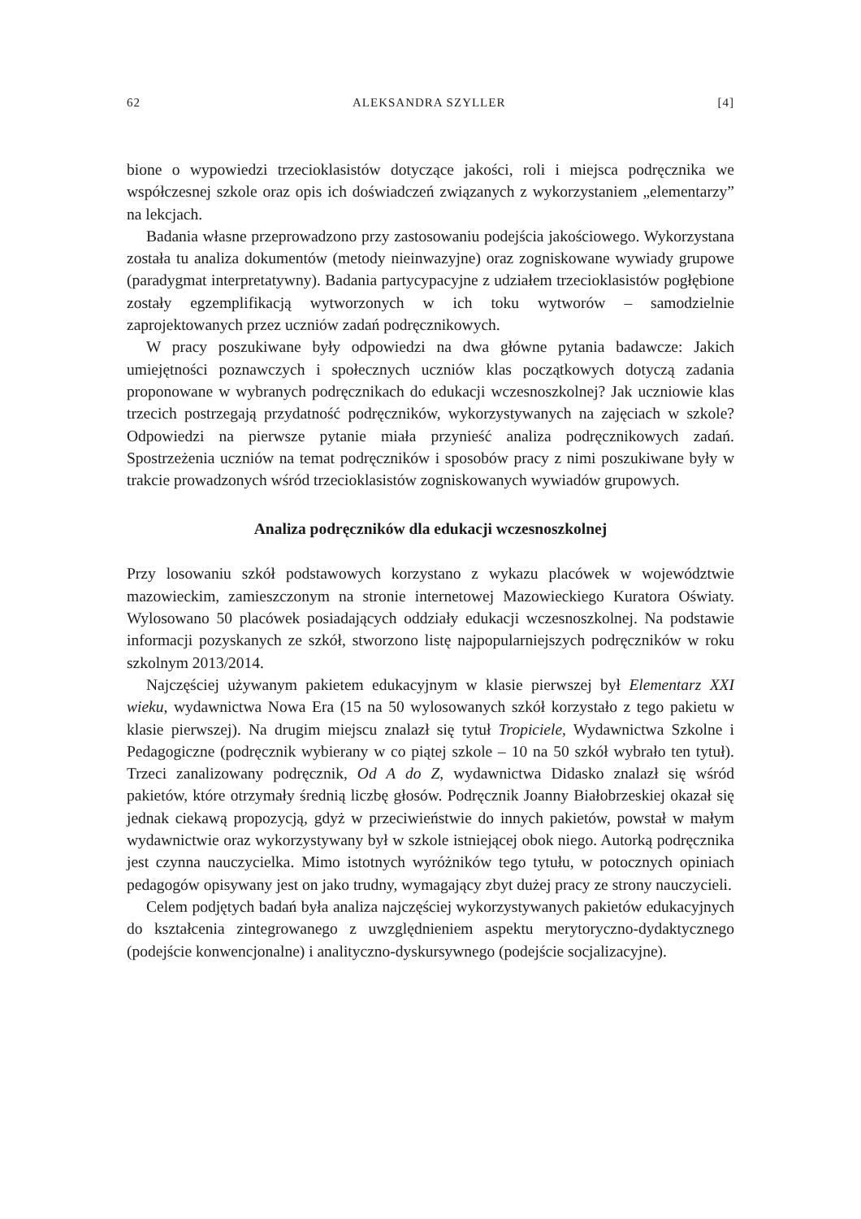62 ALEKSANDRA SZYLLER [4]
bione o wypowiedzi trzecioklasistów dotyczące jakości, roli i miejsca podręcznika we współczesnej szkole oraz opis ich doświadczeń związanych z wykorzystaniem „elementarzy” na lekcjach.
Badania własne przeprowadzono przy zastosowaniu podejścia jakościowego. Wykorzystana została tu analiza dokumentów (metody nieinwazyjne) oraz zogni­skowane wywiady grupowe (paradygmat interpretatywny). Badania partycypacyjne z udziałem trzecioklasistów pogłębione zostały egzemplifikacją wytworzonych w ich toku wytworów – samodzielnie zaprojektowanych przez uczniów zadań podręcznikowych.
W pracy poszukiwane były odpowiedzi na dwa główne pytania badawcze: Jakich umiejętności poznawczych i społecznych uczniów klas początkowych dotyczą zadania proponowane w wybranych podręcznikach do edukacji wczesnoszkolnej? Jak uczniowie klas trzecich postrzegają przydatność podręczników, wykorzysty­wanych na zajęciach w szkole? Odpowiedzi na pierwsze pytanie miała przynieść analiza podręcznikowych zadań. Spostrzeżenia uczniów na temat podręczników i sposobów pracy z nimi poszukiwane były w trakcie prowadzonych wśród trze­cioklasistów zogniskowanych wywiadów grupowych.
Analiza podręczników dla edukacji wczesnoszkolnej
Przy losowaniu szkół podstawowych korzystano z wykazu placówek w woje­wództwie mazowieckim, zamieszczonym na stronie internetowej Mazowieckiego Kuratora Oświaty. Wylosowano 50 placówek posiadających oddziały edukacji wczesnoszkolnej. Na podstawie informacji pozyskanych ze szkół, stworzono listę najpopularniejszych podręczników w roku szkolnym 2013/2014.
Najczęściej używanym pakietem edukacyjnym w klasie pierwszej był Elementarz XXI wieku, wydawnictwa Nowa Era (15 na 50 wylosowanych szkół korzystało z tego pakietu w klasie pierwszej). Na drugim miejscu znalazł się tytuł Tropiciele, Wydawnictwa Szkolne i Pedagogiczne (podręcznik wybierany w co piątej szkole – 10 na 50 szkół wybrało ten tytuł). Trzeci zanalizowany podręcznik, Od A do Z, wydawnictwa Didasko znalazł się wśród pakietów, które otrzymały średnią liczbę głosów. Podręcznik Joanny Białobrzeskiej okazał się jednak ciekawą propozycją, gdyż w przeciwieństwie do innych pakietów, powstał w małym wydawnictwie oraz wykorzystywany był w szkole istniejącej obok niego. Autorką podręcznika jest czynna nauczycielka. Mimo istotnych wyróżników tego tytułu, w potocznych opiniach pedagogów opisywany jest on jako trudny, wymagający zbyt dużej pracy ze strony nauczycieli.
Celem podjętych badań była analiza najczęściej wykorzystywanych pakietów edukacyjnych do kształcenia zintegrowanego z uwzględnieniem aspektu meryto­ryczno-dydaktycznego (podejście konwencjonalne) i analityczno-dyskursywnego (podejście socjalizacyjne).